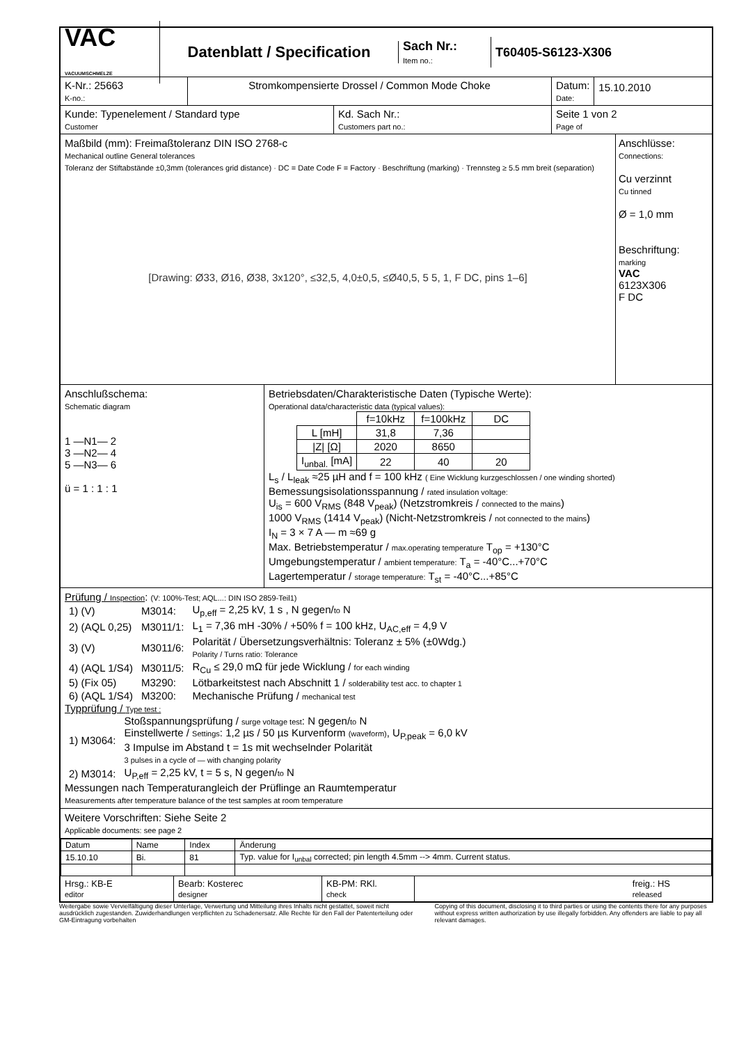VAC
VACUUMSCHMELZE
Datenblatt / Specification
Sach Nr.:
Item no.:
T60405-S6123-X306
K-Nr.: 25663
K-no.:
Stromkompensierte Drossel / Common Mode Choke Datum:
Date:
15.10.2010
Kunde: Typenelement / Standard type
Customer
Kd. Sach Nr.:
Customers part no.:
Seite 1 von 2
Page of
Maßbild (mm): Freimaßtoleranz DIN ISO 2768-c
Mechanical outline General tolerances
Toleranz der Stiftabstände ±0,3mm (tolerances grid distance) · DC = Date Code F = Factory · Beschriftung (marking) · Trennsteg ≥ 5.5 mm breit (separation)
[Drawing: Ø33, Ø16, Ø38, 3x120°, ≤32,5, 4,0±0,5, ≤Ø40,5, 5 5, 1, F DC, pins 1–6]
Anschlüsse:
Connections:
Cu verzinnt
Cu tinned
Ø = 1,0 mm
Beschriftung:
marking
VAC
6123X306
F DC
Anschlußschema:
Schematic diagram
1 —N1— 2
3 —N2— 4
5 —N3— 6
ü = 1 : 1 : 1
Betriebsdaten/Charakteristische Daten (Typische Werte):
Operational data/characteristic data (typical values):
| | f=10kHz | f=100kHz | DC |
| L [mH] | 31,8 | 7,36 | |
| /Z/ [Ω] | 2020 | 8650 | |
| I<sub>unbal.</sub> [mA] | 22 | 40 | 20 |
L<sub>s</sub> / L<sub>leak</sub> ≈25 µH and f = 100 kHz ( Eine Wicklung kurzgeschlossen / one winding shorted)
Bemessungsisolationsspannung / rated insulation voltage:
U<sub>is</sub> = 600 V<sub>RMS</sub> (848 V<sub>peak</sub>) (Netzstromkreis / connected to the mains)
1000 V<sub>RMS</sub> (1414 V<sub>peak</sub>) (Nicht-Netzstromkreis / not connected to the mains)
I<sub>N</sub> = 3 × 7 A — m ≈69 g
Max. Betriebstemperatur / max.operating temperature T<sub>op</sub> = +130°C
Umgebungstemperatur / ambient temperature: T<sub>a</sub> = -40°C...+70°C
Lagertemperatur / storage temperature: T<sub>st</sub> = -40°C...+85°C
Prüfung / Inspection: (V: 100%-Test; AQL...: DIN ISO 2859-Teil1)
| 1) (V) | M3014: | U<sub>p,eff</sub> = 2,25 kV, 1 s , N gegen/ to N |
| 2) (AQL 0,25) | M3011/1: | L<sub>1</sub> = 7,36 mH -30% / +50% f = 100 kHz, U<sub>AC,eff</sub> = 4,9 V |
| 3) (V) | M3011/6: | Polarität / Übersetzungsverhältnis: Toleranz ± 5% (±0Wdg.) Polarity / Turns ratio: Tolerance |
| 4) (AQL 1/S4) | M3011/5: | R<sub>Cu</sub> ≤ 29,0 mΩ für jede Wicklung / for each winding |
| 5) (Fix 05) | M3290: | Lötbarkeitstest nach Abschnitt 1 / solderability test acc. to chapter 1 |
| 6) (AQL 1/S4) | M3200: | Mechanische Prüfung / mechanical test |
Typprüfung / Type test :
| 1) M3064: | Stoßspannungsprüfung / surge voltage test : N gegen/ to N Einstellwerte / Settings : 1,2 µs / 50 µs Kurvenform (waveform) , U<sub>P,peak</sub> = 6,0 kV 3 Impulse im Abstand t = 1s mit wechselnder Polarität 3 pulses in a cycle of — with changing polarity |
| 2) M3014: | U<sub>P,eff</sub> = 2,25 kV, t = 5 s, N gegen/ to N |
Messungen nach Temperaturangleich der Prüflinge an Raumtemperatur
Measurements after temperature balance of the test samples at room temperature
Weitere Vorschriften: Siehe Seite 2
Applicable documents: see page 2
| Datum | Name | Index | Änderung |
| 15.10.10 | Bi. | 81 | Typ. value for I<sub>unbal</sub> corrected; pin length 4.5mm --> 4mm. Current status. |
Hrsg.: KB-E
editor
Bearb: Kosterec
designer
KB-PM: RKl.
check
freig.: HS
released
Weitergabe sowie Vervielfältigung dieser Unterlage, Verwertung und Mitteilung ihres Inhalts nicht gestattet, soweit nicht ausdrücklich zugestanden. Zuwiderhandlungen verpflichten zu Schadenersatz. Alle Rechte für den Fall der Patenterteilung oder GM-Eintragung vorbehalten
Copying of this document, disclosing it to third parties or using the contents there for any purposes without express written authorization by use illegally forbidden. Any offenders are liable to pay all relevant damages.